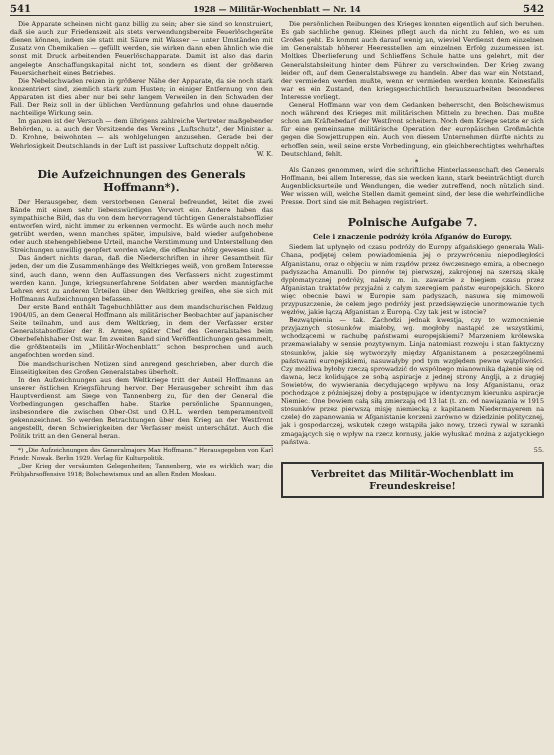541 1928 — Militär-Wochenblatt — Nr. 14 542
Die Apparate scheinen nicht ganz billig zu sein; aber sie sind so konstruiert, daß sie auch zur Friedenszeit als stets verwendungsbereite Feuerlöschgeräte dienen können, indem sie statt mit Säure mit Wasser — unter Umständen mit Zusatz von Chemikalien — gefüllt werden, sie wirken dann eben ähnlich wie die sonst mit Druck arbeitenden Feuerlöschapparate. Damit ist also das darin angelegte Anschaffungskapital nicht tot, sondern es dient der größeren Feuersicherheit eines Betriebes.
Die Nebelschwaden reizen in größerer Nähe der Apparate, da sie noch stark konzentriert sind, ziemlich stark zum Husten; in einiger Entfernung von den Apparaten ist dies aber nur bei sehr langem Verweilen in den Schwaden der Fall. Der Reiz soll in der üblichen Verdünnung gefahrlos und ohne dauernde nachteilige Wirkung sein.
Im ganzen ist der Versuch — dem übrigens zahlreiche Vertreter maßgebender Behörden, u. a. auch der Vorsitzende des Vereins „Luftschutz“, der Minister a. D. Krohne, beiwohnten — als wohlgelungen anzusehen. Gerade bei der Wehrlosigkeit Deutschlands in der Luft ist passiver Luftschutz doppelt nötig.
W. K.
Die Aufzeichnungen des Generals Hoffmann*).
Der Herausgeber, dem verstorbenen General befreundet, leitet die zwei Bände mit einem sehr liebenswürdigen Vorwort ein. Andere haben das sympathische Bild, das du von dem hervorragend tüchtigen Generalstabsoffizier entworfen wird, nicht immer zu erkennen vermocht. Es würde auch noch mehr getrübt werden, wenn manches später, impulsive, bald wieder aufgehobene oder auch stehengebliebene Urteil, manche Verstimmung und Unterstellung den Streichungen unwillig geopfert worden wäre, die offenbar nötig gewesen sind.
Das ändert nichts daran, daß die Niederschriften in ihrer Gesamtheit für jeden, der um die Zusammenhänge des Weltkrieges weiß, von großem Interesse sind, auch dann, wenn den Auffassungen des Verfassers nicht zugestimmt werden kann. Junge, kriegsunerfahrene Soldaten aber werden mannigfache Lehren erst zu anderen Urteilen über den Weltkrieg greifen, ehe sie sich mit Hoffmanns Aufzeichnungen befassen.
Der erste Band enthält Tagebuchblätter aus dem mandschurischen Feldzug 1904/05, an dem General Hoffmann als militärischer Beobachter auf japanischer Seite teilnahm, und aus dem Weltkrieg, in dem der Verfasser erster Generalstabsoffizier der 8. Armee, später Chef des Generalstabes beim Oberbefehlshaber Ost war. Im zweiten Band sind Veröffentlichungen gesammelt, die größtenteils im „Militär-Wochenblatt“ schon besprochen und auch angefochten worden sind.
Die mandschurischen Notizen sind anregend geschrieben, aber durch die Einseitigkeiten des Großen Generalstabes überholt.
In den Aufzeichnungen aus dem Weltkriege tritt der Anteil Hoffmanns an unserer östlichen Kriegsführung hervor. Der Herausgeber schreibt ihm das Hauptverdienst am Siege von Tannenberg zu, für den der General die Vorbedingungen geschaffen habe. Starke persönliche Spannungen, insbesondere die zwischen Ober-Ost und O.H.L. werden temperamentvoll gekennzeichnet. So werden Betrachtungen über den Krieg an der Westfront angestellt, deren Schwierigkeiten der Verfasser meist unterschätzt. Auch die Politik tritt an den General heran.
*) „Die Aufzeichnungen des Generalmajors Max Hoffmann.“ Herausgegeben von Karl Friedr. Nowak. Berlin 1929. Verlag für Kulturpolitik.
„Der Krieg der versäumten Gelegenheiten; Tannenberg, wie es wirklich war; die Frühjahrsoffensive 1918; Bolschewismus und an allen Enden Moskau.
Die persönlichen Reibungen des Krieges konnten eigentlich auf sich beruhen. Es gab sachliche genug. Kleines pflegt auch da nicht zu fehlen, wo es um Großes geht. Es kommt auch darauf wenig an, wieviel Verdienst dem einzelnen im Generalstab höherer Heeresstellen am einzelnen Erfolg zuzumessen ist. Moltkes Überlieferung und Schlieffens Schule hatte uns gelehrt, mit der Generalstabsleitung hinter dem Führer zu verschwinden. Der Krieg zwang leider oft, auf dem Generalstabswege zu handeln. Aber das war ein Notstand, der vermieden werden mußte, wenn er vermieden werden konnte. Keinesfalls war es ein Zustand, den kriegsgeschichtlich herauszuarbeiten besonderes Interesse vorliegt.
General Hoffmann war von dem Gedanken beherrscht, den Bolschewismus noch während des Krieges mit militärischen Mitteln zu brechen. Das mußte schon am Kräftebedarf der Westfront scheitern. Noch dem Kriege setzte er sich für eine gemeinsame militärische Operation der europäischen Großmächte gegen die Sowjettruppen ein. Auch von diesem Unternehmen dürfte nichts zu erhoffen sein, weil seine erste Vorbedingung, ein gleichberechtigtes wehrhaftes Deutschland, fehlt.
*
Als Ganzes genommen, wird die schriftliche Hinterlassenschaft des Generals Hoffmann, bei allem Interesse, das sie wecken kann, stark beeinträchtigt durch Augenblicksurteile und Wendungen, die weder zutreffend, noch nützlich sind. Wer wissen will, welche Stellen damit gemeint sind, der lese die wehrfeindliche Presse. Dort sind sie mit Behagen registriert.
Polnische Aufgabe 7.
Cele i znaczenie podróży króla Afganów do Europy.
Siedem lat upłynęło od czasu podróży do Europy afgańskiego generała Wali-Chana, podjętej celem powiadomienia jej o przywróceniu niepodległości Afganistanu, oraz o objęciu w nim rządów przez ówczesnego emira, a obecnego padyszacha Amanulli. Do pionów tej pierwszej, zakrojonej na szerszą skalę dyplomatycznej podróży, należy m. in. zawarcie z biegiem czasu przez Afganistan traktatów przyjaźni z całym szeregiem państw europejskich. Skoro więc obecnie bawi w Europie sam padyszach, nasuwa się mimowoli przypuszczenie, że celem jego podróży jest przedsięwzięcie unormowanie tych węzłów, jakie łączą Afganistan z Europą. Czy tak jest w istocie?
Bezwątpienia — tak. Zachodzi jednak kwestja, czy to wzmocnienie przyjaznych stosunków miałoby, wg. mogłoby nastąpić ze wszystkimi, wchodzącemi w rachubę państwami europejskiemi? Marzeniem królewska przemawiałaby w sensie pozytywnym. Linja natomiast rozwoju i stan faktyczny stosunków, jakie się wytworzyły między Afganistanem a poszczególnemi państwami europejskiemi, nasuwałyby pod tym względem pewne wątpliwości. Czy możliwa byłoby rzeczą sprowadzić do wspólnego mianownika dążenie się od dawna, lecz kolidujące ze sobą aspiracje z jednej strony Anglji, a z drugiej Sowietów, do wywierania decydującego wpływu na losy Afganistanu, oraz pochodzące z późniejszej doby a postępujące w identycznym kierunku aspiracje Niemiec. One bowiem całą siłą zmierzają od 13 lat (t. zn. od nawiązania w 1915 stosunków przez pierwszą misję niemiecką z kapitanem Niedermayerem na czele) do zapanowania w Afganistanie korzeni zarówno w dziedzinie politycznej, jak i gospodarczej, wskutek czego wstąpiła jako nowy, trzeci rywal w szranki zmagających się o wpływ na rzecz kornusy, jakie wyłuskać można z azjatyckiego państwa.
55.
Verbreitet das Militär-Wochenblatt im Freundeskreise!